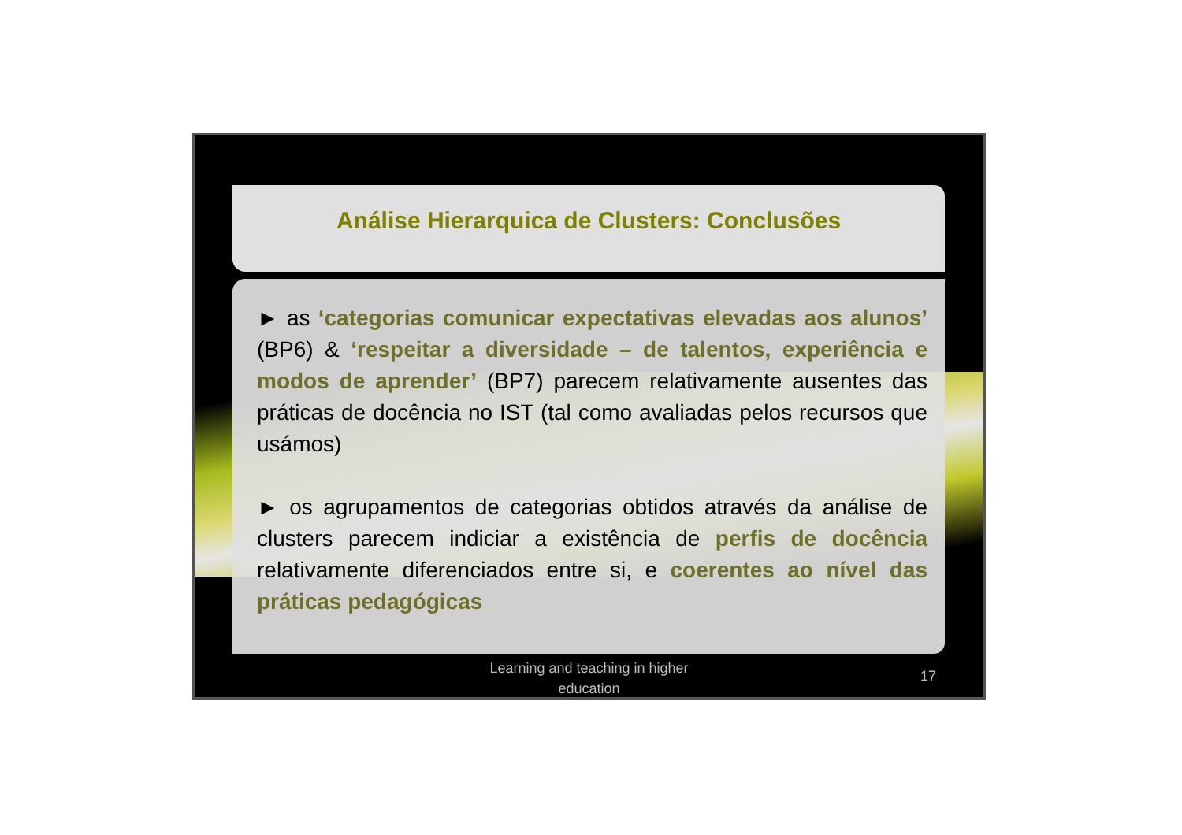Análise Hierarquica de Clusters: Conclusões
► as ‘categorias comunicar expectativas elevadas aos alunos’ (BP6) & ‘respeitar a diversidade – de talentos, experiência e modos de aprender’ (BP7) parecem relativamente ausentes das práticas de docência no IST (tal como avaliadas pelos recursos que usámos)
► os agrupamentos de categorias obtidos através da análise de clusters parecem indiciar a existência de perfis de docência relativamente diferenciados entre si, e coerentes ao nível das práticas pedagógicas
Learning and teaching in higher
education
17